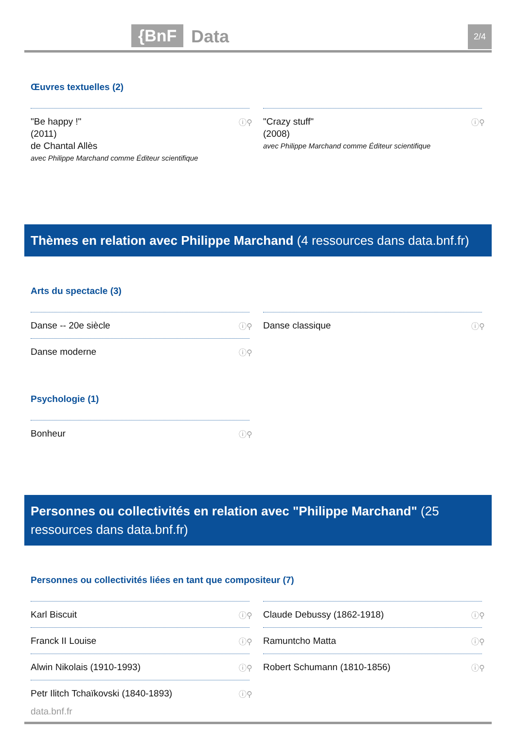{BnF Data 2/4
Œuvres textuelles (2)
"Be happy !"
(2011)
de Chantal Allès
avec Philippe Marchand comme Éditeur scientifique
ⓘ⚲
"Crazy stuff"
(2008)
avec Philippe Marchand comme Éditeur scientifique
ⓘ⚲
Thèmes en relation avec Philippe Marchand (4 ressources dans data.bnf.fr)
Arts du spectacle (3)
Danse -- 20e siècle ⓘ⚲
Danse classique ⓘ⚲
Danse moderne ⓘ⚲
Psychologie (1)
Bonheur ⓘ⚲
Personnes ou collectivités en relation avec "Philippe Marchand" (25 ressources dans data.bnf.fr)
Personnes ou collectivités liées en tant que compositeur (7)
Karl Biscuit ⓘ⚲
Claude Debussy (1862-1918) ⓘ⚲
Franck II Louise ⓘ⚲
Ramuntcho Matta ⓘ⚲
Alwin Nikolais (1910-1993) ⓘ⚲
Robert Schumann (1810-1856) ⓘ⚲
Petr Ilitch Tchaïkovski (1840-1893) ⓘ⚲
data.bnf.fr